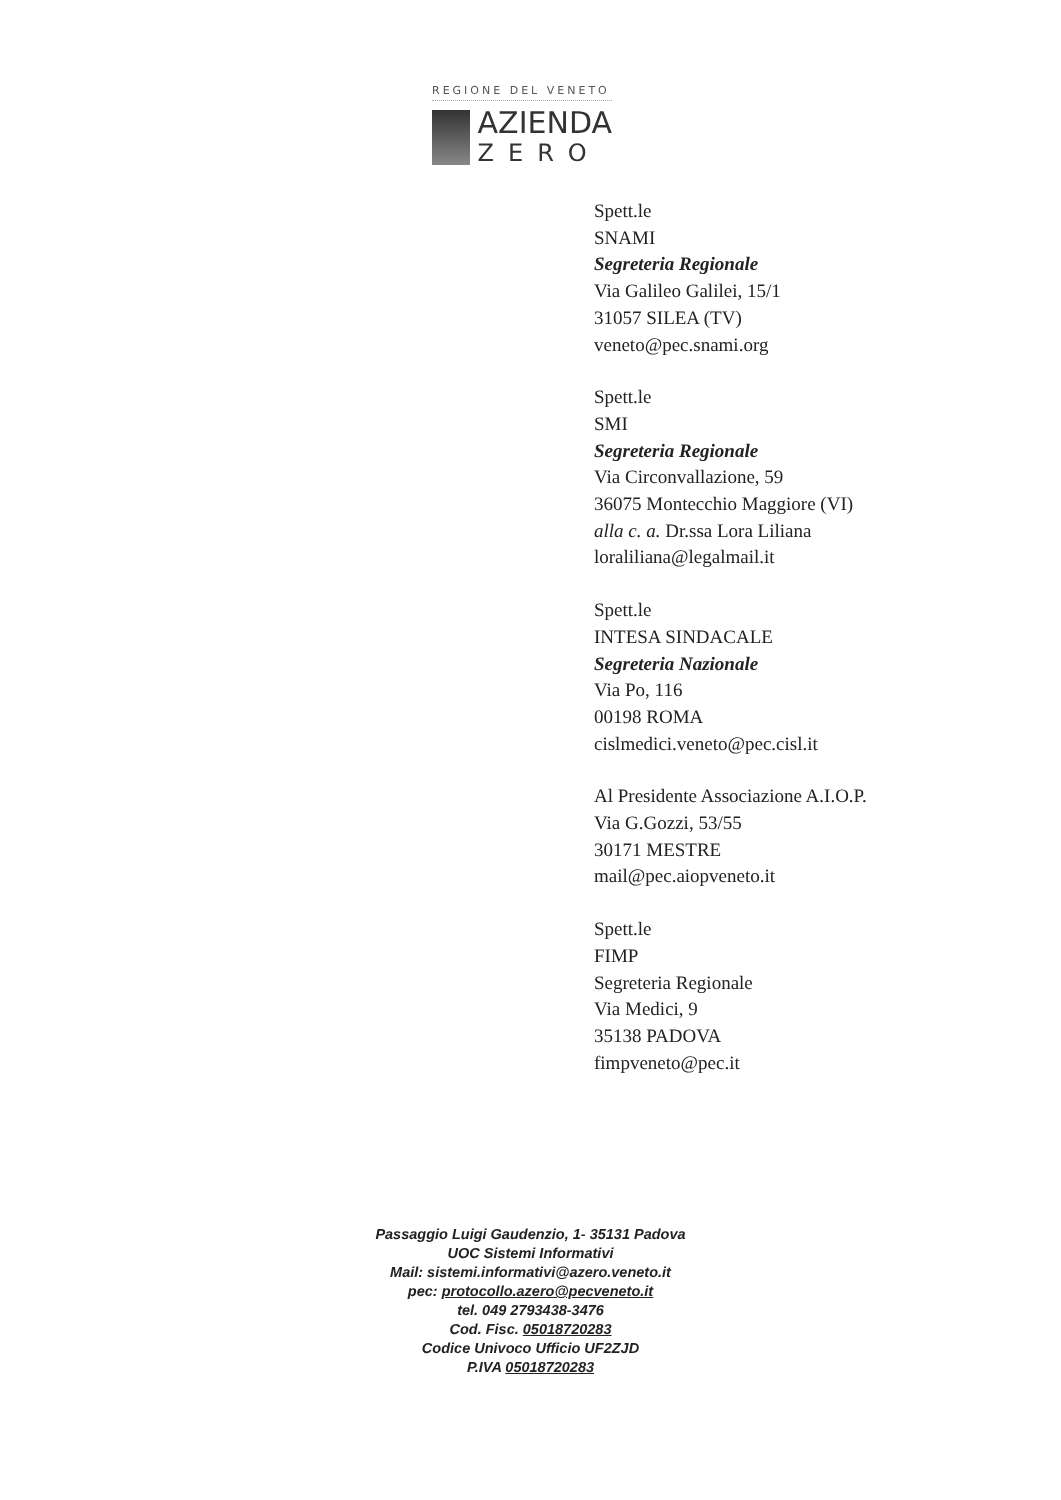REGIONE DEL VENETO
AZIENDA
ZERO
Spett.le
SNAMI
Segreteria Regionale
Via Galileo Galilei, 15/1
31057 SILEA (TV)
veneto@pec.snami.org
Spett.le
SMI
Segreteria Regionale
Via Circonvallazione, 59
36075 Montecchio Maggiore (VI)
alla c. a. Dr.ssa Lora Liliana
loraliliana@legalmail.it
Spett.le
INTESA SINDACALE
Segreteria Nazionale
Via Po, 116
00198 ROMA
cislmedici.veneto@pec.cisl.it
Al Presidente Associazione A.I.O.P.
Via G.Gozzi, 53/55
30171 MESTRE
mail@pec.aiopveneto.it
Spett.le
FIMP
Segreteria Regionale
Via Medici, 9
35138 PADOVA
fimpveneto@pec.it
Passaggio Luigi Gaudenzio, 1- 35131 Padova
UOC Sistemi Informativi
Mail: sistemi.informativi@azero.veneto.it
pec: protocollo.azero@pecveneto.it
tel. 049 2793438-3476
Cod. Fisc. 05018720283
Codice Univoco Ufficio UF2ZJD
P.IVA 05018720283